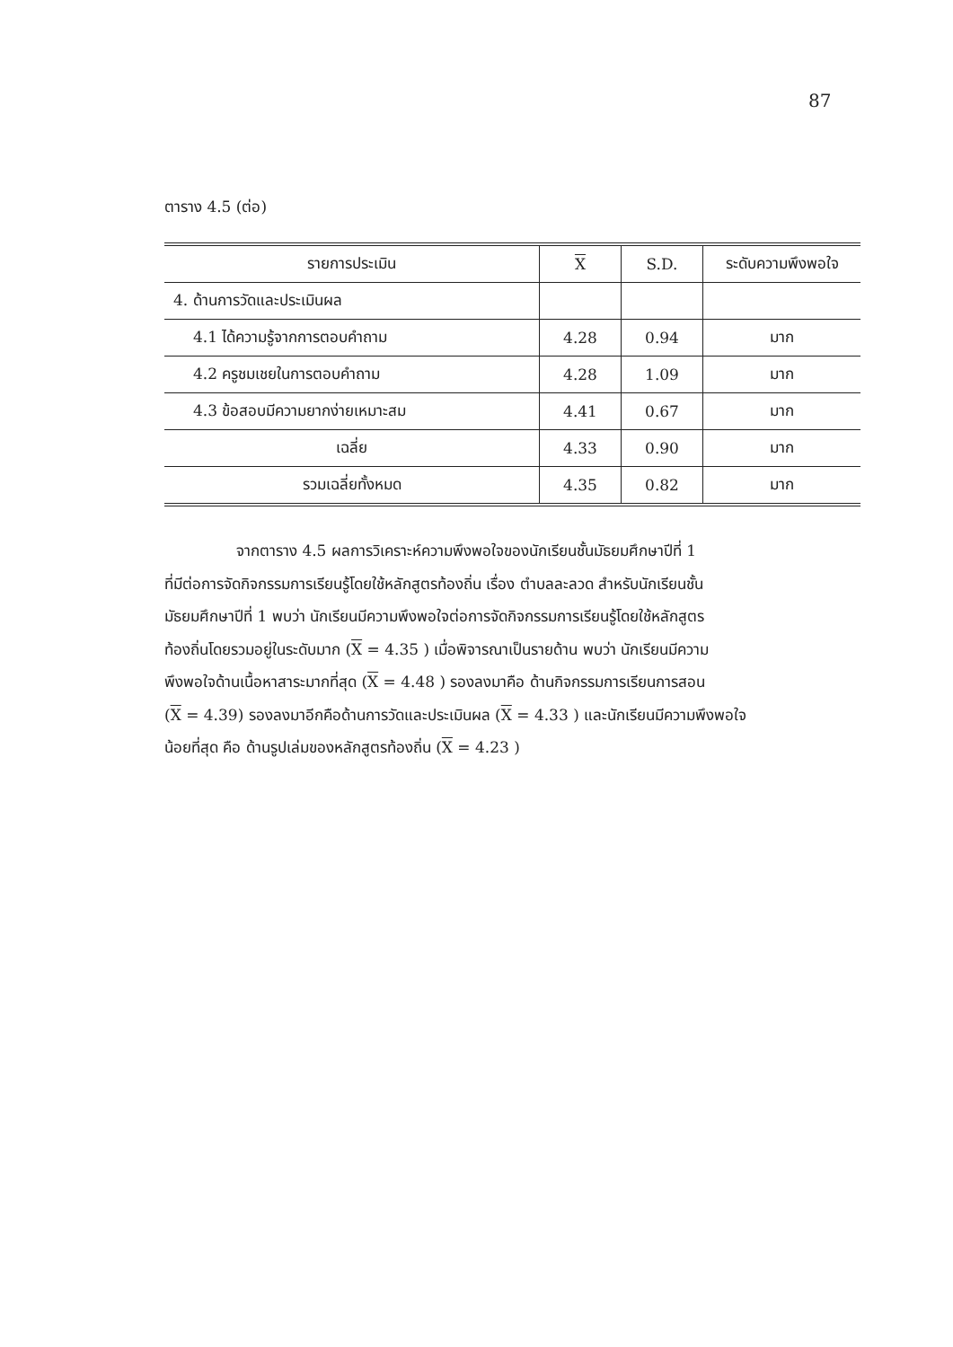87
ตาราง 4.5 (ต่อ)
| รายการประเมิน | X | S.D. | ระดับความพึงพอใจ |
| --- | --- | --- | --- |
| 4. ด้านการวัดและประเมินผล | | | |
| 4.1 ได้ความรู้จากการตอบคำถาม | 4.28 | 0.94 | มาก |
| 4.2 ครูชมเชยในการตอบคำถาม | 4.28 | 1.09 | มาก |
| 4.3 ข้อสอบมีความยากง่ายเหมาะสม | 4.41 | 0.67 | มาก |
| เฉลี่ย | 4.33 | 0.90 | มาก |
| รวมเฉลี่ยทั้งหมด | 4.35 | 0.82 | มาก |
จากตาราง 4.5 ผลการวิเคราะห์ความพึงพอใจของนักเรียนชั้นมัธยมศึกษาปีที่ 1
ที่มีต่อการจัดกิจกรรมการเรียนรู้โดยใช้หลักสูตรท้องถิ่น เรื่อง ตำบลละลวด สำหรับนักเรียนชั้น
มัธยมศึกษาปีที่ 1 พบว่า นักเรียนมีความพึงพอใจต่อการจัดกิจกรรมการเรียนรู้โดยใช้หลักสูตร
ท้องถิ่นโดยรวมอยู่ในระดับมาก (X = 4.35 ) เมื่อพิจารณาเป็นรายด้าน พบว่า นักเรียนมีความ
พึงพอใจด้านเนื้อหาสาระมากที่สุด (X = 4.48 ) รองลงมาคือ ด้านกิจกรรมการเรียนการสอน
(X = 4.39) รองลงมาอีกคือด้านการวัดและประเมินผล (X = 4.33 ) และนักเรียนมีความพึงพอใจ
น้อยที่สุด คือ ด้านรูปเล่มของหลักสูตรท้องถิ่น (X = 4.23 )